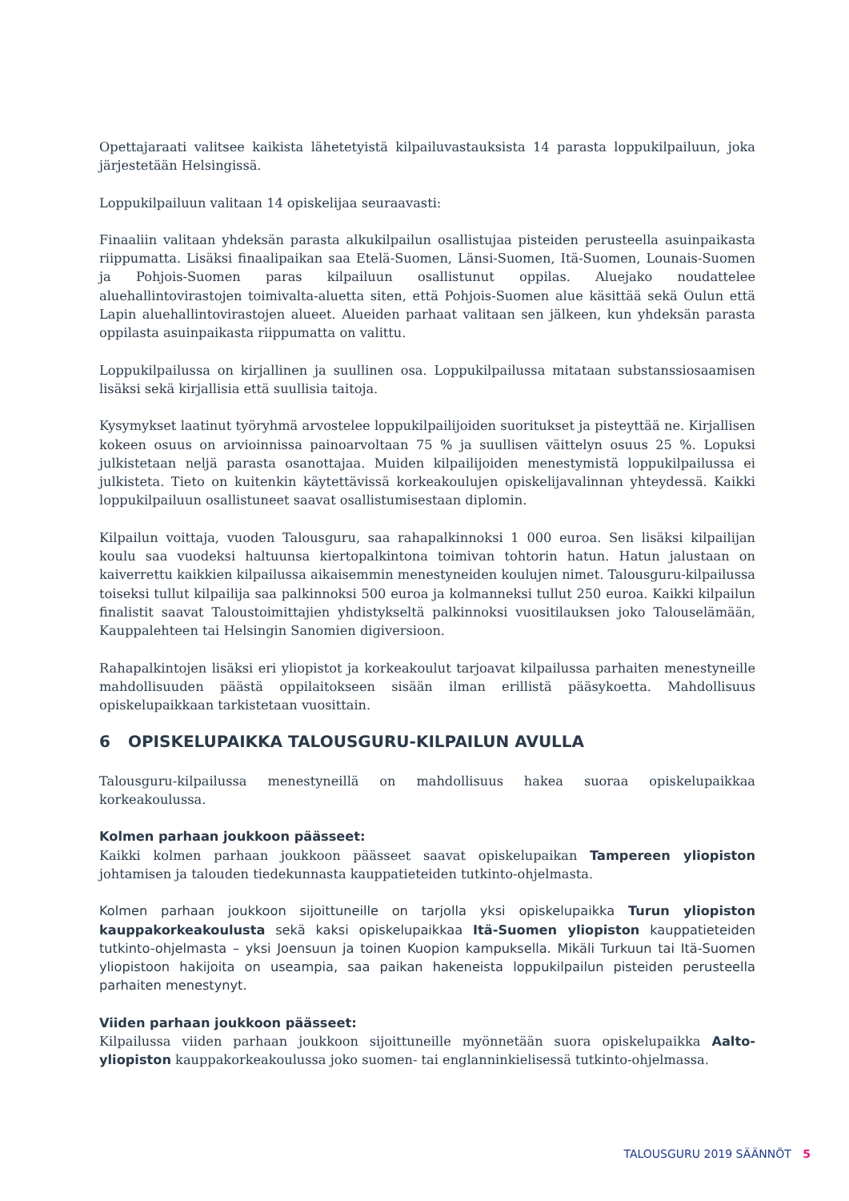Opettajaraati valitsee kaikista lähetetyistä kilpailuvastauksista 14 parasta loppukilpailuun, joka järjestetään Helsingissä.
Loppukilpailuun valitaan 14 opiskelijaa seuraavasti:
Finaaliin valitaan yhdeksän parasta alkukilpailun osallistujaa pisteiden perusteella asuinpaikasta riippumatta. Lisäksi finaalipaikan saa Etelä-Suomen, Länsi-Suomen, Itä-Suomen, Lounais-Suomen ja Pohjois-Suomen paras kilpailuun osallistunut oppilas. Aluejako noudattelee aluehallintovirastojen toimivalta-aluetta siten, että Pohjois-Suomen alue käsittää sekä Oulun että Lapin aluehallintovirastojen alueet. Alueiden parhaat valitaan sen jälkeen, kun yhdeksän parasta oppilasta asuinpaikasta riippumatta on valittu.
Loppukilpailussa on kirjallinen ja suullinen osa. Loppukilpailussa mitataan substanssiosaamisen lisäksi sekä kirjallisia että suullisia taitoja.
Kysymykset laatinut työryhmä arvostelee loppukilpailijoiden suoritukset ja pisteyttää ne. Kirjallisen kokeen osuus on arvioinnissa painoarvoltaan 75 % ja suullisen väittelyn osuus 25 %. Lopuksi julkistetaan neljä parasta osanottajaa. Muiden kilpailijoiden menestymistä loppukilpailussa ei julkisteta. Tieto on kuitenkin käytettävissä korkeakoulujen opiskelijavalinnan yhteydessä. Kaikki loppukilpailuun osallistuneet saavat osallistumisestaan diplomin.
Kilpailun voittaja, vuoden Talousguru, saa rahapalkinnoksi 1 000 euroa. Sen lisäksi kilpailijan koulu saa vuodeksi haltuunsa kiertopalkintona toimivan tohtorin hatun. Hatun jalustaan on kaiverrettu kaikkien kilpailussa aikaisemmin menestyneiden koulujen nimet. Talousguru-kilpailussa toiseksi tullut kilpailija saa palkinnoksi 500 euroa ja kolmanneksi tullut 250 euroa. Kaikki kilpailun finalistit saavat Taloustoimittajien yhdistykseltä palkinnoksi vuositilauksen joko Talouselämään, Kauppalehteen tai Helsingin Sanomien digiversioon.
Rahapalkintojen lisäksi eri yliopistot ja korkeakoulut tarjoavat kilpailussa parhaiten menestyneille mahdollisuuden päästä oppilaitokseen sisään ilman erillistä pääsykoetta. Mahdollisuus opiskelupaikkaan tarkistetaan vuosittain.
6 OPISKELUPAIKKA TALOUSGURU-KILPAILUN AVULLA
Talousguru-kilpailussa menestyneillä on mahdollisuus hakea suoraa opiskelupaikkaa korkeakoulussa.
Kolmen parhaan joukkoon päässeet:
Kaikki kolmen parhaan joukkoon päässeet saavat opiskelupaikan Tampereen yliopiston johtamisen ja talouden tiedekunnasta kauppatieteiden tutkinto-ohjelmasta.
Kolmen parhaan joukkoon sijoittuneille on tarjolla yksi opiskelupaikka Turun yliopiston kauppakorkeakoulusta sekä kaksi opiskelupaikkaa Itä-Suomen yliopiston kauppatieteiden tutkinto-ohjelmasta – yksi Joensuun ja toinen Kuopion kampuksella. Mikäli Turkuun tai Itä-Suomen yliopistoon hakijoita on useampia, saa paikan hakeneista loppukilpailun pisteiden perusteella parhaiten menestynyt.
Viiden parhaan joukkoon päässeet:
Kilpailussa viiden parhaan joukkoon sijoittuneille myönnetään suora opiskelupaikka Aalto-yliopiston kauppakorkeakoulussa joko suomen- tai englanninkielisessä tutkinto-ohjelmassa.
TALOUSGURU 2019 SÄÄNNÖT 5